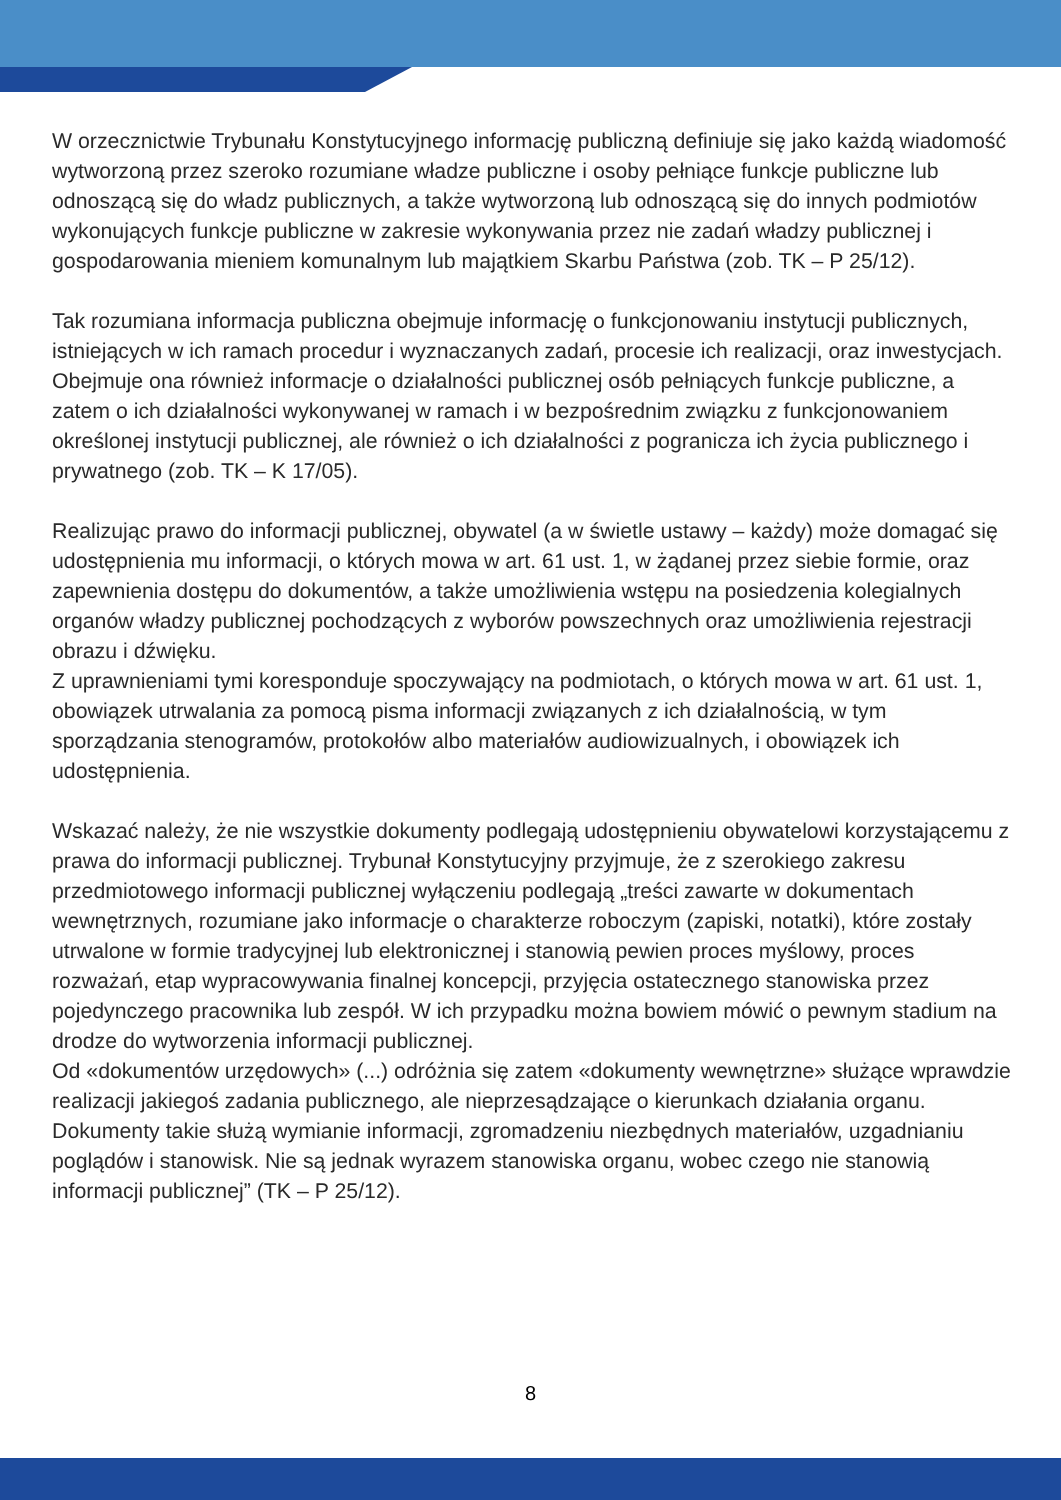W orzecznictwie Trybunału Konstytucyjnego informację publiczną definiuje się jako każdą wiadomość wytworzoną przez szeroko rozumiane władze publiczne i osoby pełniące funkcje publiczne lub odnoszącą się do władz publicznych, a także wytworzoną lub odnoszącą się do innych podmiotów wykonujących funkcje publiczne w zakresie wykonywania przez nie zadań władzy publicznej i gospodarowania mieniem komunalnym lub majątkiem Skarbu Państwa (zob. TK – P 25/12).
Tak rozumiana informacja publiczna obejmuje informację o funkcjonowaniu instytucji publicznych, istniejących w ich ramach procedur i wyznaczanych zadań, procesie ich realizacji, oraz inwestycjach. Obejmuje ona również informacje o działalności publicznej osób pełniących funkcje publiczne, a zatem o ich działalności wykonywanej w ramach i w bezpośrednim związku z funkcjonowaniem określonej instytucji publicznej, ale również o ich działalności z pogranicza ich życia publicznego i prywatnego (zob. TK – K 17/05).
Realizując prawo do informacji publicznej, obywatel (a w świetle ustawy – każdy) może domagać się udostępnienia mu informacji, o których mowa w art. 61 ust. 1, w żądanej przez siebie formie, oraz zapewnienia dostępu do dokumentów, a także umożliwienia wstępu na posiedzenia kolegialnych organów władzy publicznej pochodzących z wyborów powszechnych oraz umożliwienia rejestracji obrazu i dźwięku.
Z uprawnieniami tymi koresponduje spoczywający na podmiotach, o których mowa w art. 61 ust. 1, obowiązek utrwalania za pomocą pisma informacji związanych z ich działalnością, w tym sporządzania stenogramów, protokołów albo materiałów audiowizualnych, i obowiązek ich udostępnienia.
Wskazać należy, że nie wszystkie dokumenty podlegają udostępnieniu obywatelowi korzystającemu z prawa do informacji publicznej. Trybunał Konstytucyjny przyjmuje, że z szerokiego zakresu przedmiotowego informacji publicznej wyłączeniu podlegają „treści zawarte w dokumentach wewnętrznych, rozumiane jako informacje o charakterze roboczym (zapiski, notatki), które zostały utrwalone w formie tradycyjnej lub elektronicznej i stanowią pewien proces myślowy, proces rozważań, etap wypracowywania finalnej koncepcji, przyjęcia ostatecznego stanowiska przez pojedynczego pracownika lub zespół. W ich przypadku można bowiem mówić o pewnym stadium na drodze do wytworzenia informacji publicznej.
Od «dokumentów urzędowych» (...) odróżnia się zatem «dokumenty wewnętrzne» służące wprawdzie realizacji jakiegoś zadania publicznego, ale nieprzesądzające o kierunkach działania organu. Dokumenty takie służą wymianie informacji, zgromadzeniu niezbędnych materiałów, uzgadnianiu poglądów i stanowisk. Nie są jednak wyrazem stanowiska organu, wobec czego nie stanowią informacji publicznej” (TK – P 25/12).
8